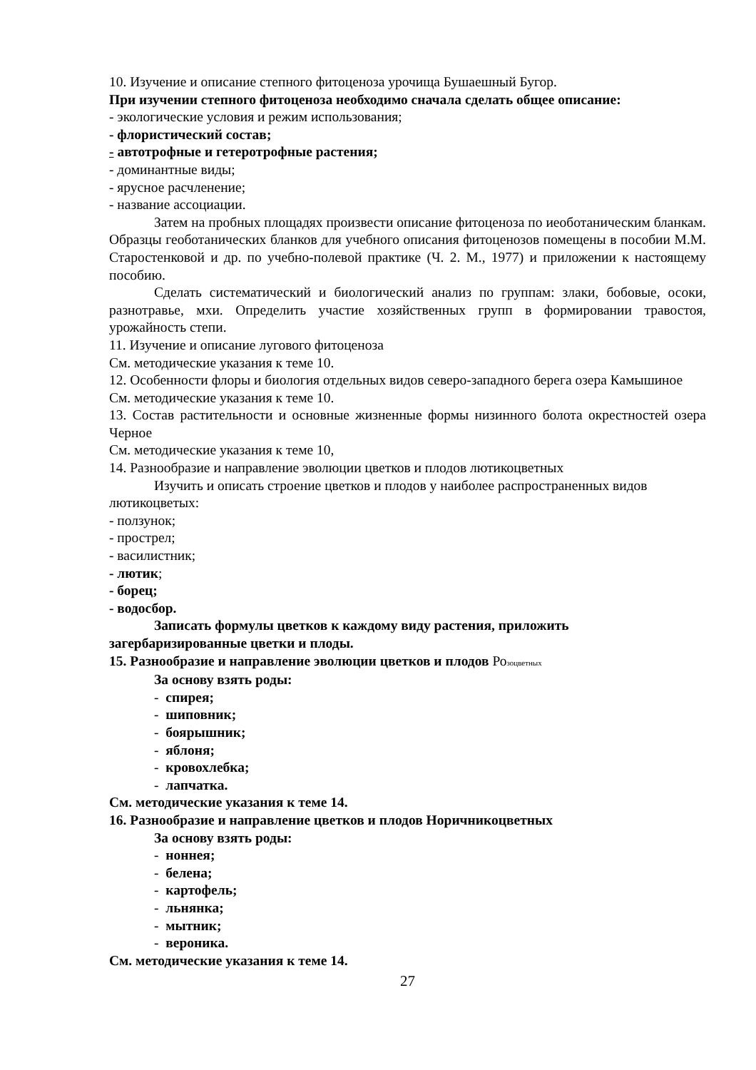10. Изучение и описание степного фитоценоза урочища Бушаешный Бугор.
При изучении степного фитоценоза необходимо сначала сделать общее описание:
- экологические условия и режим использования;
- флористический состав;
- автотрофные и гетеротрофные растения;
- доминантные виды;
- ярусное расчленение;
- название ассоциации.
Затем на пробных площадях произвести описание фитоценоза по иеоботаническим бланкам. Образцы геоботанических бланков для учебного описания фитоценозов помещены в пособии М.М. Старостенковой и др. по учебно-полевой практике (Ч. 2. М., 1977) и приложении к настоящему пособию.
Сделать систематический и биологический анализ по группам: злаки, бобовые, осоки, разнотравье, мхи. Определить участие хозяйственных групп в формировании травостоя, урожайность степи.
11. Изучение и описание лугового фитоценоза
См. методические указания к теме 10.
12. Особенности флоры и биология отдельных видов северо-западного берега озера Камышиное
См. методические указания к теме 10.
13. Состав растительности и основные жизненные формы низинного болота окрестностей озера Черное
См. методические указания к теме 10,
14. Разнообразие и направление эволюции цветков и плодов лютикоцветных
Изучить и описать строение цветков и плодов у наиболее распространенных видов лютикоцветых:
- ползунок;
- прострел;
- василистник;
- лютик;
- борец;
- водосбор.
Записать формулы цветков к каждому виду растения, приложить загербаризированные цветки и плоды.
15. Разнообразие и направление эволюции цветков и плодов Розоцветных
За основу взять роды:
- спирея;
- шиповник;
- боярышник;
- яблоня;
- кровохлебка;
- лапчатка.
См. методические указания к теме 14.
16. Разнообразие и направление цветков и плодов Норичникоцветных
За основу взять роды:
- ноннея;
- белена;
- картофель;
- льнянка;
- мытник;
- вероника.
См. методические указания к теме 14.
27